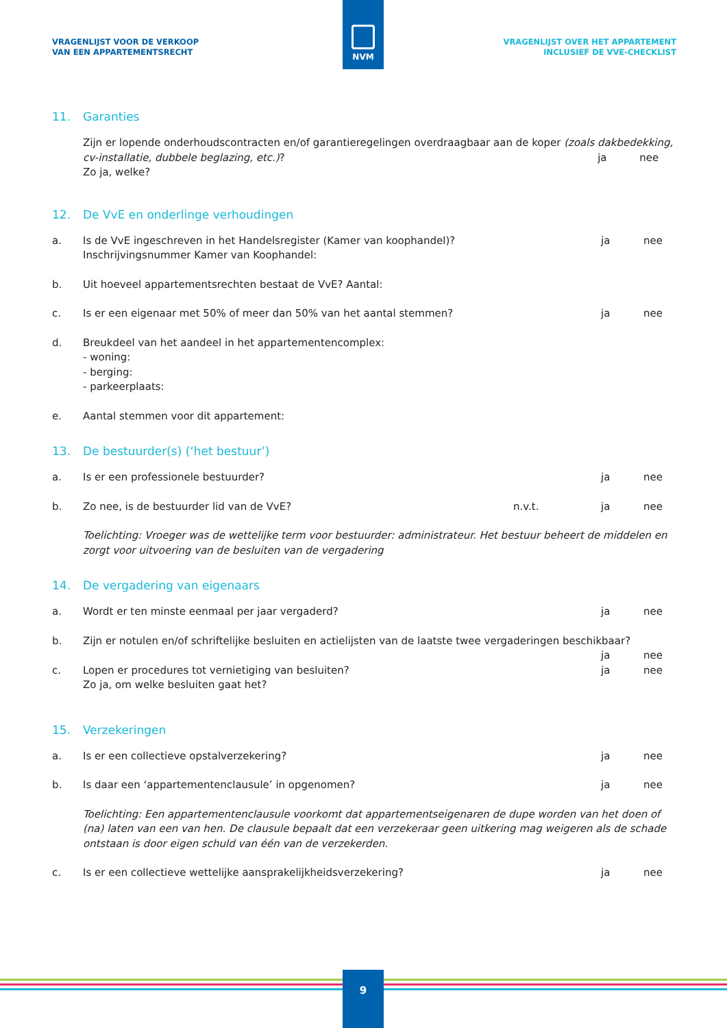NVM
VRAGENLIJST VOOR DE VERKOOP
VAN EEN APPARTEMENTSRECHT
VRAGENLIJST OVER HET APPARTEMENT
INCLUSIEF DE VVE-CHECKLIST
11. Garanties
Zijn er lopende onderhoudscontracten en/of garantieregelingen overdraagbaar aan de koper (zoals dakbedekking, cv-installatie, dubbele beglazing, etc.)? ja nee
Zo ja, welke?
12. De VvE en onderlinge verhoudingen
a. Is de VvE ingeschreven in het Handelsregister (Kamer van koophandel)?
Inschrijvingsnummer Kamer van Koophandel:
ja nee
b. Uit hoeveel appartementsrechten bestaat de VvE? Aantal:
c. Is er een eigenaar met 50% of meer dan 50% van het aantal stemmen?
ja nee
d. Breukdeel van het aandeel in het appartementencomplex:
- woning:
- berging:
- parkeerplaats:
e. Aantal stemmen voor dit appartement:
13. De bestuurder(s) (‘het bestuur’)
a. Is er een professionele bestuurder?
ja nee
b. Zo nee, is de bestuurder lid van de VvE?
n.v.t. ja nee
Toelichting: Vroeger was de wettelijke term voor bestuurder: administrateur. Het bestuur beheert de middelen en zorgt voor uitvoering van de besluiten van de vergadering
14. De vergadering van eigenaars
a. Wordt er ten minste eenmaal per jaar vergaderd?
ja nee
b. Zijn er notulen en/of schriftelijke besluiten en actielijsten van de laatste twee vergaderingen beschikbaar?
ja nee
c. Lopen er procedures tot vernietiging van besluiten?
Zo ja, om welke besluiten gaat het?
ja nee
15. Verzekeringen
a. Is er een collectieve opstalverzekering?
ja nee
b. Is daar een ‘appartementenclausule’ in opgenomen?
ja nee
Toelichting: Een appartementenclausule voorkomt dat appartementseigenaren de dupe worden van het doen of (na) laten van een van hen. De clausule bepaalt dat een verzekeraar geen uitkering mag weigeren als de schade ontstaan is door eigen schuld van één van de verzekerden.
c. Is er een collectieve wettelijke aansprakelijkheidsverzekering?
ja nee
9